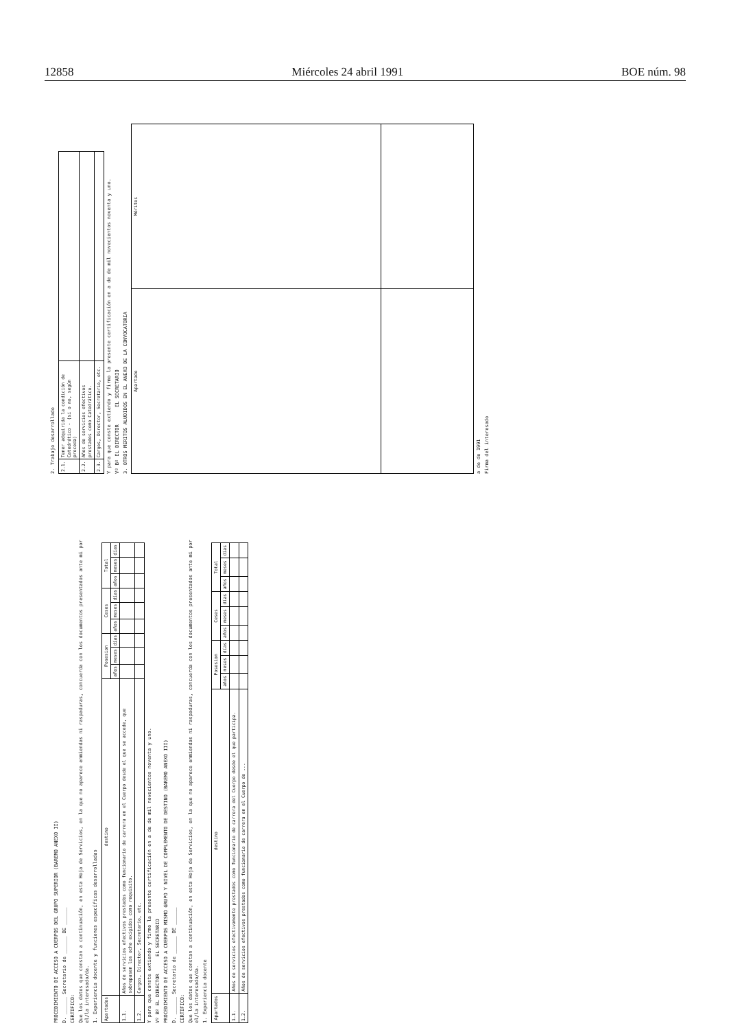12858 Miércoles 24 abril 1991 BOE núm. 98
2. Trabajo desarrollado
| 2.1. | Tener adquirida la condición de Catedrático - (si o no, según proceda) | |
| 2.2. | Años de servicios efectivos prestados como Catedrático. | |
| 2.3. | Cargos, Director, Secretario, etc. | |
Y para que conste extiendo y firmo la presente certificación en a de de mil novecientos noventa y uno.
Vº Bº EL DIRECTOR EL SECRETARIO
3. OTROS MERITOS ALUDIDOS EN EL ANEXO DE LA CONVOCATORIA
| Apartado | Méritos |
| --- | --- |
a de de 1991
Firma del interesado
PROCEDIMIENTO DE ACCESO A CUERPOS DEL GRUPO SUPERIOR (BAREMO ANEXO II)
D. ______ Secretario de ______ DE ______
CERTIFICO:
Que los datos que constan a continuación, en esta Hoja de Servicios, en la que no aparece enmiendas ni raspaduras, concuerda con los documentos presentados ante mi por el/la interesado/da.
1. Experiencia docente y funciones específicas desarrolladas
| Apartados | destino | Posesion | | | Ceses | | | Total | | |
| --- | --- | --- | --- | --- | --- | --- | --- | --- | --- | --- |
| | | años | meses | días | años | meses | días | años | meses | días |
| 1.1. | Años de servicios efectivos prestados como funcionario de carrera en el Cuerpo desde el que se accede, que sobrepasen los ocho exigidos como requisito. | | | | | | | | | |
| 1.2. | Cargos, Director, Secretario, etc. | | | | | | | | | |
Y para que conste extiendo y firmo la presente certificación en a de de mil novecientos noventa y uno.
Vº Bº EL DIRECTOR EL SECRETARIO
PROCEDIMIENTO DE ACCESO A CUERPOS MISMO GRUPO Y NIVEL DE COMPLEMENTO DE DESTINO (BAREMO ANEXO III)
D. ______ Secretario de ______ DE ______
CERTIFICO:
Que los datos que constan a continuación, en esta Hoja de Servicios, en la que no aparece enmiendas ni raspaduras, concuerda con los documentos presentados ante mi por el/la interesado/da.
1. Experiencia docente
| Apartados | destino | Posesion | | | Ceses | | | Total | | |
| --- | --- | --- | --- | --- | --- | --- | --- | --- | --- | --- |
| | | años | meses | días | años | meses | días | años | meses | días |
| 1.1. | Años de servicios efectivamente prestados como funcionario de carrera del Cuerpo desde el que participa. | | | | | | | | | |
| 1.2. | Años de servicios efectivos prestados como funcionario de carrera en el Cuerpo de ... | | | | | | | | | |